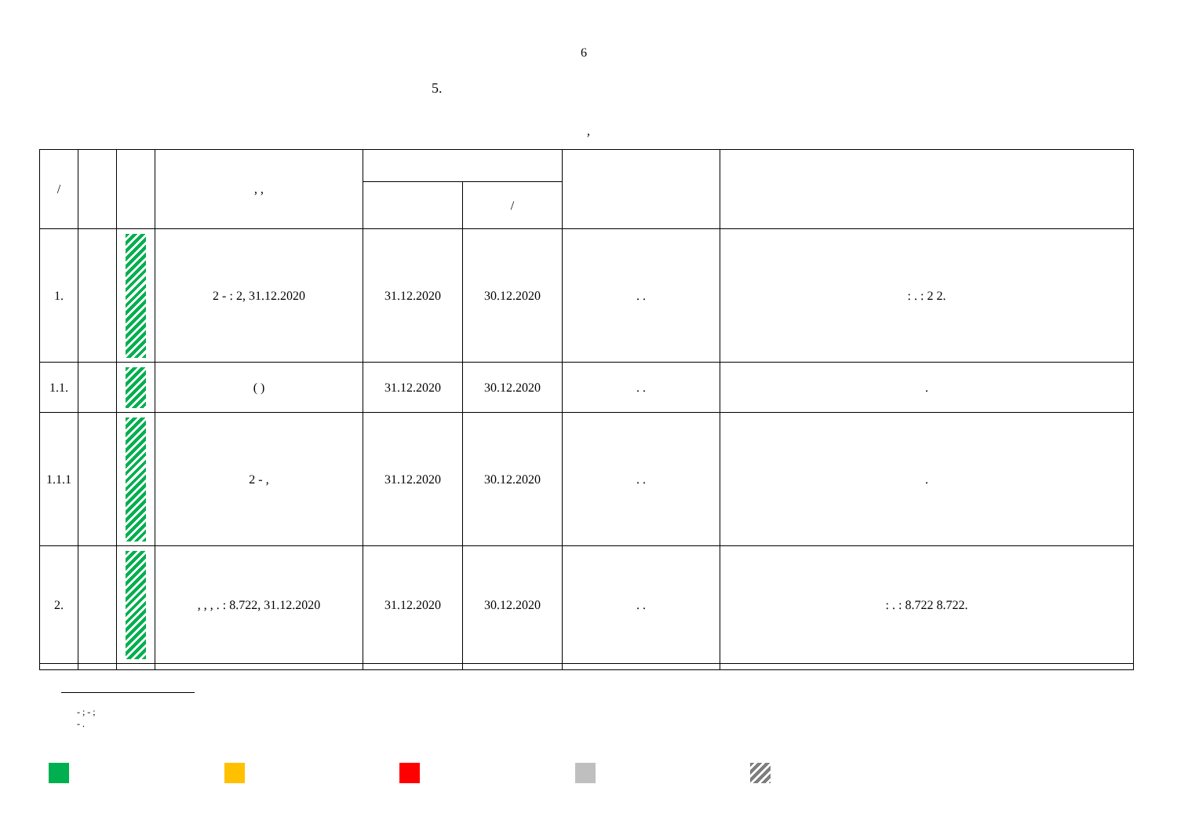6
5.
,
| / | | | , , | | | | |
| --- | --- | --- | --- | --- | --- | --- | --- |
| | | | | | / | | |
| 1. | | | 2 - : 2, 31.12.2020 | 31.12.2020 | 30.12.2020 | . . | : . : 2 2. |
| 1.1. | | | ( ) | 31.12.2020 | 30.12.2020 | . . | . |
| 1.1.1 | | | 2 - , | 31.12.2020 | 30.12.2020 | . . | . |
| 2. | | | , , , . : 8.722, 31.12.2020 | 31.12.2020 | 30.12.2020 | . . | : . : 8.722 8.722. |
- ; - ;
- .